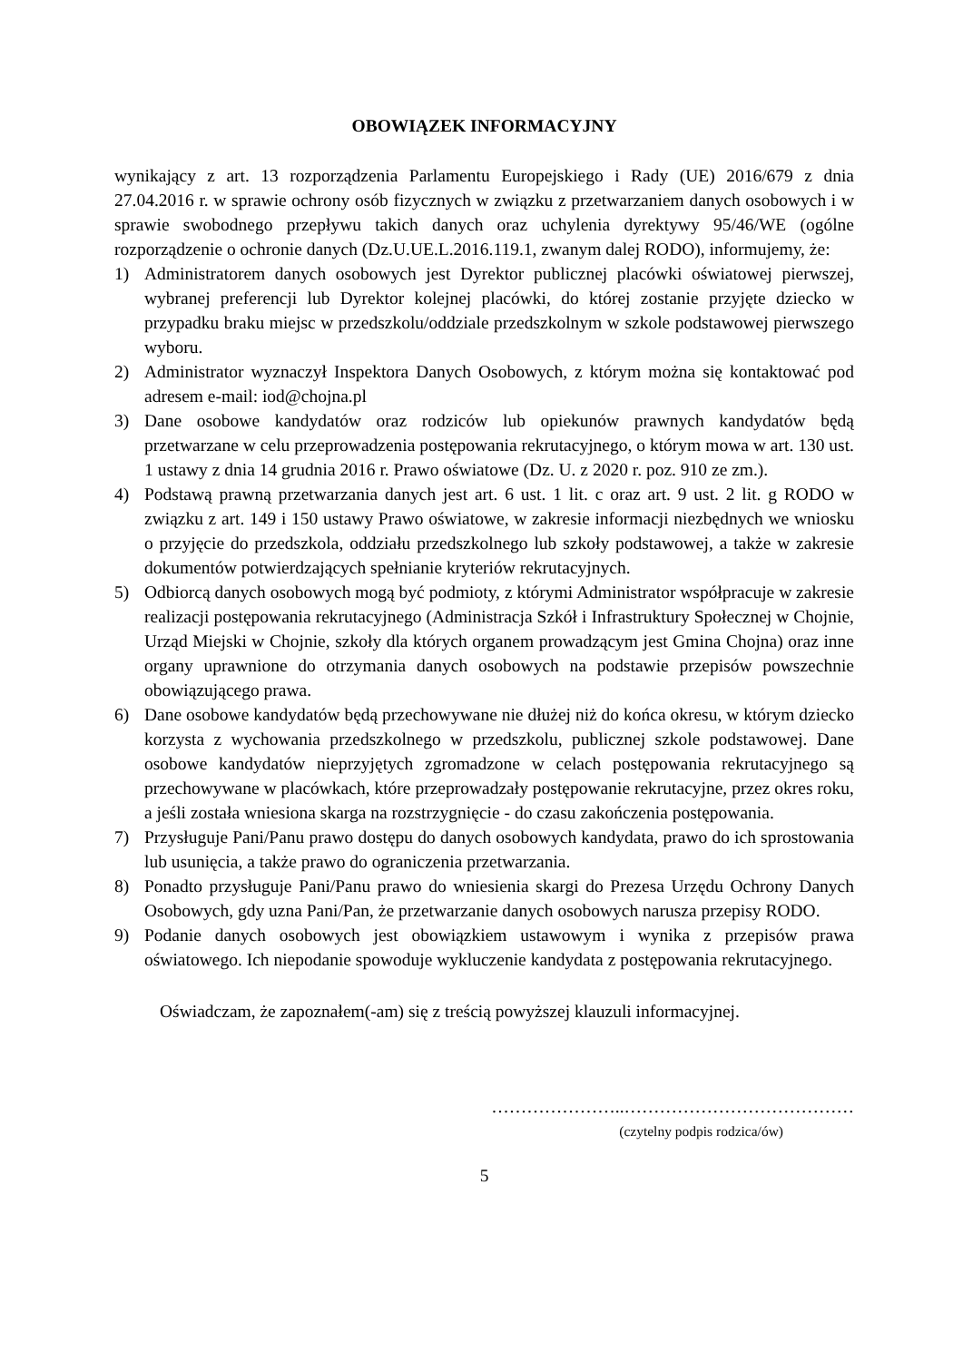OBOWIĄZEK INFORMACYJNY
wynikający z art. 13 rozporządzenia Parlamentu Europejskiego i Rady (UE) 2016/679 z dnia 27.04.2016 r. w sprawie ochrony osób fizycznych w związku z przetwarzaniem danych osobowych i w sprawie swobodnego przepływu takich danych oraz uchylenia dyrektywy 95/46/WE (ogólne rozporządzenie o ochronie danych (Dz.U.UE.L.2016.119.1, zwanym dalej RODO), informujemy, że:
1) Administratorem danych osobowych jest Dyrektor publicznej placówki oświatowej pierwszej, wybranej preferencji lub Dyrektor kolejnej placówki, do której zostanie przyjęte dziecko w przypadku braku miejsc w przedszkolu/oddziale przedszkolnym w szkole podstawowej pierwszego wyboru.
2) Administrator wyznaczył Inspektora Danych Osobowych, z którym można się kontaktować pod adresem e-mail: iod@chojna.pl
3) Dane osobowe kandydatów oraz rodziców lub opiekunów prawnych kandydatów będą przetwarzane w celu przeprowadzenia postępowania rekrutacyjnego, o którym mowa w art. 130 ust. 1 ustawy z dnia 14 grudnia 2016 r. Prawo oświatowe (Dz. U. z 2020 r. poz. 910 ze zm.).
4) Podstawą prawną przetwarzania danych jest art. 6 ust. 1 lit. c oraz art. 9 ust. 2 lit. g RODO w związku z art. 149 i 150 ustawy Prawo oświatowe, w zakresie informacji niezbędnych we wniosku o przyjęcie do przedszkola, oddziału przedszkolnego lub szkoły podstawowej, a także w zakresie dokumentów potwierdzających spełnianie kryteriów rekrutacyjnych.
5) Odbiorcą danych osobowych mogą być podmioty, z którymi Administrator współpracuje w zakresie realizacji postępowania rekrutacyjnego (Administracja Szkół i Infrastruktury Społecznej w Chojnie, Urząd Miejski w Chojnie, szkoły dla których organem prowadzącym jest Gmina Chojna) oraz inne organy uprawnione do otrzymania danych osobowych na podstawie przepisów powszechnie obowiązującego prawa.
6) Dane osobowe kandydatów będą przechowywane nie dłużej niż do końca okresu, w którym dziecko korzysta z wychowania przedszkolnego w przedszkolu, publicznej szkole podstawowej. Dane osobowe kandydatów nieprzyjętych zgromadzone w celach postępowania rekrutacyjnego są przechowywane w placówkach, które przeprowadzały postępowanie rekrutacyjne, przez okres roku, a jeśli została wniesiona skarga na rozstrzygnięcie - do czasu zakończenia postępowania.
7) Przysługuje Pani/Panu prawo dostępu do danych osobowych kandydata, prawo do ich sprostowania lub usunięcia, a także prawo do ograniczenia przetwarzania.
8) Ponadto przysługuje Pani/Panu prawo do wniesienia skargi do Prezesa Urzędu Ochrony Danych Osobowych, gdy uzna Pani/Pan, że przetwarzanie danych osobowych narusza przepisy RODO.
9) Podanie danych osobowych jest obowiązkiem ustawowym i wynika z przepisów prawa oświatowego. Ich niepodanie spowoduje wykluczenie kandydata z postępowania rekrutacyjnego.
Oświadczam, że zapoznałem(-am) się z treścią powyższej klauzuli informacyjnej.
…………………..…………………………………
(czytelny podpis rodzica/ów)
5